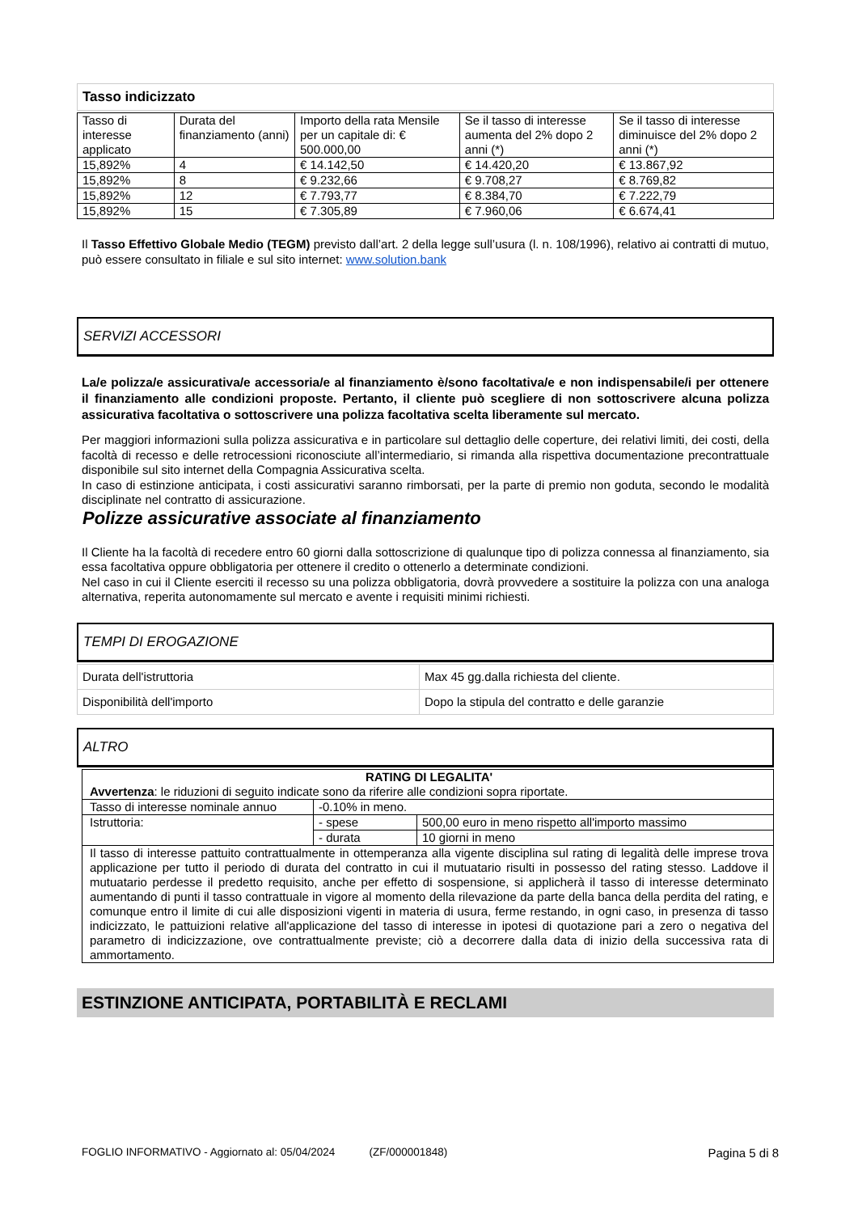Tasso indicizzato
| Tasso di interesse applicato | Durata del finanziamento (anni) | Importo della rata Mensile per un capitale di: € 500.000,00 | Se il tasso di interesse aumenta del 2% dopo 2 anni (*) | Se il tasso di interesse diminuisce del 2% dopo 2 anni (*) |
| --- | --- | --- | --- | --- |
| 15,892% | 4 | € 14.142,50 | € 14.420,20 | € 13.867,92 |
| 15,892% | 8 | € 9.232,66 | € 9.708,27 | € 8.769,82 |
| 15,892% | 12 | € 7.793,77 | € 8.384,70 | € 7.222,79 |
| 15,892% | 15 | € 7.305,89 | € 7.960,06 | € 6.674,41 |
Il Tasso Effettivo Globale Medio (TEGM) previsto dall’art. 2 della legge sull’usura (l. n. 108/1996), relativo ai contratti di mutuo, può essere consultato in filiale e sul sito internet: www.solution.bank
SERVIZI ACCESSORI
La/e polizza/e assicurativa/e accessoria/e al finanziamento è/sono facoltativa/e e non indispensabile/i per ottenere il finanziamento alle condizioni proposte. Pertanto, il cliente può scegliere di non sottoscrivere alcuna polizza assicurativa facoltativa o sottoscrivere una polizza facoltativa scelta liberamente sul mercato.
Per maggiori informazioni sulla polizza assicurativa e in particolare sul dettaglio delle coperture, dei relativi limiti, dei costi, della facoltà di recesso e delle retrocessioni riconosciute all’intermediario, si rimanda alla rispettiva documentazione precontrattuale disponibile sul sito internet della Compagnia Assicurativa scelta.
In caso di estinzione anticipata, i costi assicurativi saranno rimborsati, per la parte di premio non goduta, secondo le modalità disciplinate nel contratto di assicurazione.
Polizze assicurative associate al finanziamento
Il Cliente ha la facoltà di recedere entro 60 giorni dalla sottoscrizione di qualunque tipo di polizza connessa al finanziamento, sia essa facoltativa oppure obbligatoria per ottenere il credito o ottenerlo a determinate condizioni.
Nel caso in cui il Cliente eserciti il recesso su una polizza obbligatoria, dovrà provvedere a sostituire la polizza con una analoga alternativa, reperita autonomamente sul mercato e avente i requisiti minimi richiesti.
TEMPI DI EROGAZIONE
| Durata dell'istruttoria | Max 45 gg.dalla richiesta del cliente. |
| Disponibilità dell'importo | Dopo la stipula del contratto e delle garanzie |
ALTRO
| RATING DI LEGALITA' Avvertenza : le riduzioni di seguito indicate sono da riferire alle condizioni sopra riportate. | | |
| Tasso di interesse nominale annuo | -0.10% in meno. | |
| Istruttoria: | - spese | 500,00 euro in meno rispetto all'importo massimo |
| | - durata | 10 giorni in meno |
| Il tasso di interesse pattuito contrattualmente in ottemperanza alla vigente disciplina sul rating di legalità delle imprese trova applicazione per tutto il periodo di durata del contratto in cui il mutuatario risulti in possesso del rating stesso. Laddove il mutuatario perdesse il predetto requisito, anche per effetto di sospensione, si applicherà il tasso di interesse determinato aumentando di punti il tasso contrattuale in vigore al momento della rilevazione da parte della banca della perdita del rating, e comunque entro il limite di cui alle disposizioni vigenti in materia di usura, ferme restando, in ogni caso, in presenza di tasso indicizzato, le pattuizioni relative all'applicazione del tasso di interesse in ipotesi di quotazione pari a zero o negativa del parametro di indicizzazione, ove contrattualmente previste; ciò a decorrere dalla data di inizio della successiva rata di ammortamento. | | |
ESTINZIONE ANTICIPATA, PORTABILITÀ E RECLAMI
FOGLIO INFORMATIVO - Aggiornato al: 05/04/2024 (ZF/000001848) Pagina 5 di 8